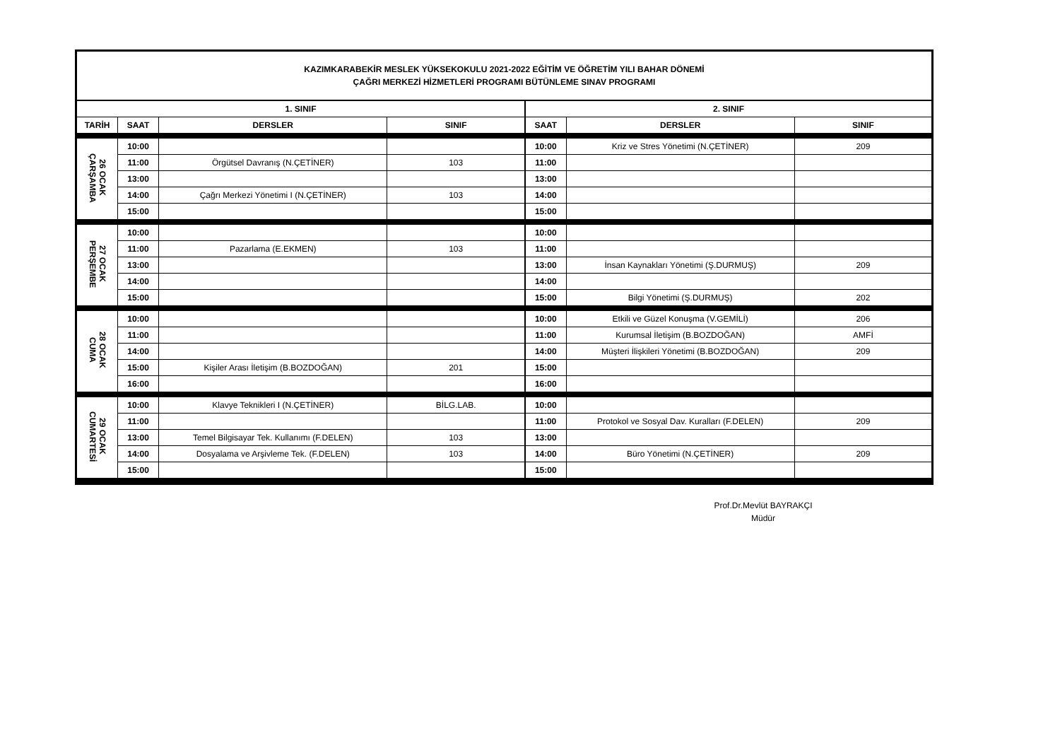| KAZIMKARABEKİR MESLEK YÜKSEKOKULU 2021-2022 EĞİTİM VE ÖĞRETİM YILI BAHAR DÖNEMİ ÇAĞRI MERKEZİ HİZMETLERİ PROGRAMI BÜTÜNLEME SINAV PROGRAMI | | | | | | |
| 1. SINIF | | | | 2. SINIF | | |
| TARİH | SAAT | DERSLER | SINIF | SAAT | DERSLER | SINIF |
| 26 OCAK ÇARŞAMBA | 10:00 | | | 10:00 | Kriz ve Stres Yönetimi (N.ÇETİNER) | 209 |
| | 11:00 | Örgütsel Davranış (N.ÇETİNER) | 103 | 11:00 | | |
| | 13:00 | | | 13:00 | | |
| | 14:00 | Çağrı Merkezi Yönetimi I (N.ÇETİNER) | 103 | 14:00 | | |
| | 15:00 | | | 15:00 | | |
| 27 OCAK PERŞEMBE | 10:00 | | | 10:00 | | |
| | 11:00 | Pazarlama (E.EKMEN) | 103 | 11:00 | | |
| | 13:00 | | | 13:00 | İnsan Kaynakları Yönetimi (Ş.DURMUŞ) | 209 |
| | 14:00 | | | 14:00 | | |
| | 15:00 | | | 15:00 | Bilgi Yönetimi (Ş.DURMUŞ) | 202 |
| 28 OCAK CUMA | 10:00 | | | 10:00 | Etkili ve Güzel Konuşma (V.GEMİLİ) | 206 |
| | 11:00 | | | 11:00 | Kurumsal İletişim (B.BOZDOĞAN) | AMFİ |
| | 14:00 | | | 14:00 | Müşteri İlişkileri Yönetimi (B.BOZDOĞAN) | 209 |
| | 15:00 | Kişiler Arası İletişim (B.BOZDOĞAN) | 201 | 15:00 | | |
| | 16:00 | | | 16:00 | | |
| 29 OCAK CUMARTESİ | 10:00 | Klavye Teknikleri I (N.ÇETİNER) | BİLG.LAB. | 10:00 | | |
| | 11:00 | | | 11:00 | Protokol ve Sosyal Dav. Kuralları (F.DELEN) | 209 |
| | 13:00 | Temel Bilgisayar Tek. Kullanımı (F.DELEN) | 103 | 13:00 | | |
| | 14:00 | Dosyalama ve Arşivleme Tek. (F.DELEN) | 103 | 14:00 | Büro Yönetimi (N.ÇETİNER) | 209 |
| | 15:00 | | | 15:00 | | |
Prof.Dr.Mevlüt BAYRAKÇI
Müdür